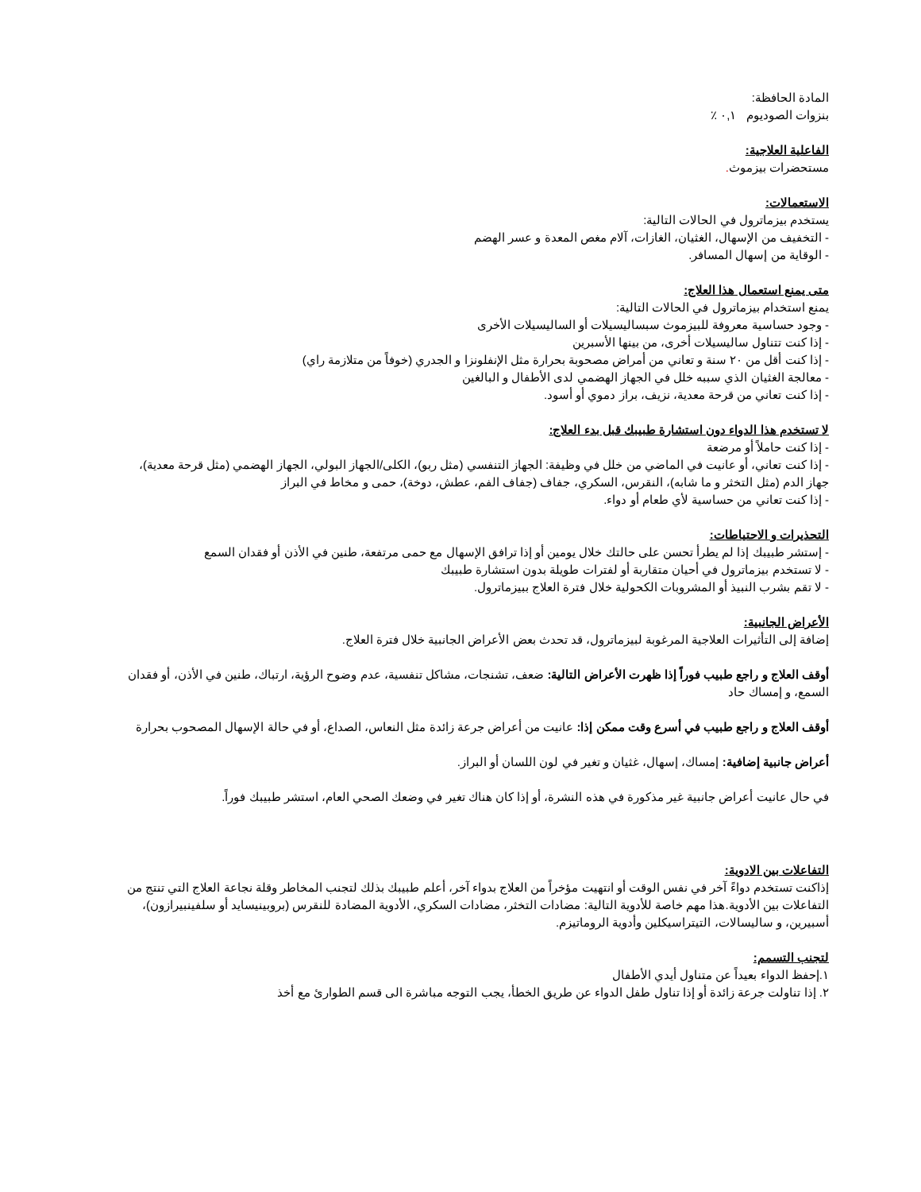المادة الحافظة:
بنزوات الصوديوم ٠,١ ٪
الفاعلية العلاجية:
مستحضرات بيزموث.
الاستعمالات:
يستخدم بيزماترول في الحالات التالية:
- التخفيف من الإسهال، الغثيان، الغازات، آلام مغص المعدة و عسر الهضم
- الوقاية من إسهال المسافر.
متى يمنع استعمال هذا العلاج:
يمنع استخدام بيزماترول في الحالات التالية:
- وجود حساسية معروفة للبيزموث سبساليسيلات أو الساليسيلات الأخرى
- إذا كنت تتناول ساليسيلات أخرى، من بينها الأسبرين
- إذا كنت أقل من ٢٠ سنة و تعاني من أمراض مصحوبة بحرارة مثل الإنفلونزا و الجدري (خوفاً من متلازمة راي)
- معالجة الغثيان الذي سببه خلل في الجهاز الهضمي لدى الأطفال و البالغين
- إذا كنت تعاني من قرحة معدية، نزيف، براز دموي أو أسود.
لا تستخدم هذا الدواء دون استشارة طبيبك قبل بدء العلاج:
- إذا كنت حاملاً أو مرضعة
- إذا كنت تعاني، أو عانيت في الماضي من خلل في وظيفة: الجهاز التنفسي (مثل ربو)، الكلى/الجهاز البولي، الجهاز الهضمي (مثل قرحة معدية)، جهاز الدم (مثل التخثر و ما شابه)، النقرس، السكري، جفاف (جفاف الفم، عطش، دوخة)، حمى و مخاط في البراز
- إذا كنت تعاني من حساسية لأي طعام أو دواء.
التحذيرات و الاحتياطات:
- إستشر طبيبك إذا لم يطرأ تحسن على حالتك خلال يومين أو إذا ترافق الإسهال مع حمى مرتفعة، طنين في الأذن أو فقدان السمع
- لا تستخدم بيزماترول في أحيان متقاربة أو لفترات طويلة بدون استشارة طبيبك
- لا تقم بشرب النبيذ أو المشروبات الكحولية خلال فترة العلاج ببيزماترول.
الأعراض الجانبية:
إضافة إلى التأثيرات العلاجية المرغوبة لبيزماترول، قد تحدث بعض الأعراض الجانبية خلال فترة العلاج.
أوقف العلاج و راجع طبيب فوراً إذا ظهرت الأعراض التالية: ضعف، تشنجات، مشاكل تنفسية، عدم وضوح الرؤية، ارتباك، طنين في الأذن، أو فقدان السمع، و إمساك حاد
أوقف العلاج و راجع طبيب في أسرع وقت ممكن إذا: عانيت من أعراض جرعة زائدة مثل النعاس، الصداع، أو في حالة الإسهال المصحوب بحرارة
أعراض جانبية إضافية: إمساك، إسهال، غثيان و تغير في لون اللسان أو البراز.
في حال عانيت أعراض جانبية غير مذكورة في هذه النشرة، أو إذا كان هناك تغير في وضعك الصحي العام، استشر طبيبك فوراً.
التفاعلات بين الادوية:
إذاكنت تستخدم دواءً آخر في نفس الوقت أو انتهيت مؤخراً من العلاج بدواء آخر، أعلم طبيبك بذلك لتجنب المخاطر وقلة نجاعة العلاج التي تنتج من التفاعلات بين الأدوية.هذا مهم خاصة للأدوية التالية: مضادات التخثر، مضادات السكري، الأدوية المضادة للنقرس (بروبينيسايد أو سلفينبيرازون)، أسبيرين، و ساليسالات، التيتراسيكلين وأدوية الروماتيزم.
لتجنب التسمم:
١.إحفظ الدواء بعيداً عن متناول أيدي الأطفال
٢. إذا تناولت جرعة زائدة أو إذا تناول طفل الدواء عن طريق الخطأ، يجب التوجه مباشرة الى قسم الطوارئ مع أخذ